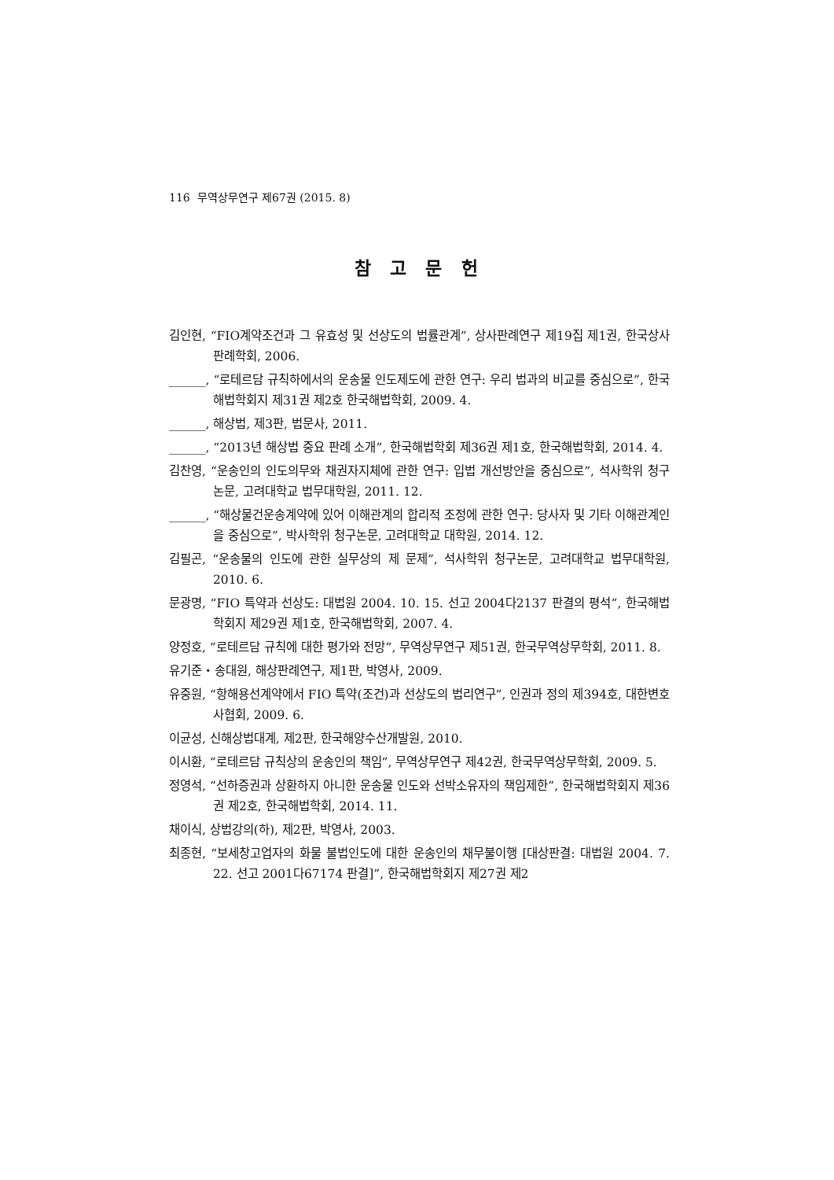116 무역상무연구 제67권 (2015. 8)
참 고 문 헌
김인현, “FIO계약조건과 그 유효성 및 선상도의 법률관계”, 상사판례연구 제19집 제1권, 한국상사판례학회, 2006.
______, “로테르담 규칙하에서의 운송물 인도제도에 관한 연구: 우리 법과의 비교를 중심으로”, 한국해법학회지 제31권 제2호 한국해법학회, 2009. 4.
______, 해상법, 제3판, 법문사, 2011.
______, “2013년 해상법 중요 판례 소개”, 한국해법학회 제36권 제1호, 한국해법학회, 2014. 4.
김찬영, “운송인의 인도의무와 채권자지체에 관한 연구: 입법 개선방안을 중심으로”, 석사학위 청구논문, 고려대학교 법무대학원, 2011. 12.
______, “해상물건운송계약에 있어 이해관계의 합리적 조정에 관한 연구: 당사자 및 기타 이해관계인을 중심으로”, 박사학위 청구논문, 고려대학교 대학원, 2014. 12.
김필곤, “운송물의 인도에 관한 실무상의 제 문제”, 석사학위 청구논문, 고려대학교 법무대학원, 2010. 6.
문광명, “FIO 특약과 선상도: 대법원 2004. 10. 15. 선고 2004다2137 판결의 평석”, 한국해법학회지 제29권 제1호, 한국해법학회, 2007. 4.
양정호, “로테르담 규칙에 대한 평가와 전망”, 무역상무연구 제51권, 한국무역상무학회, 2011. 8.
유기준・송대원, 해상판례연구, 제1판, 박영사, 2009.
유중원, “항해용선계약에서 FIO 특약(조건)과 선상도의 법리연구”, 인권과 정의 제394호, 대한변호사협회, 2009. 6.
이균성, 신해상법대계, 제2판, 한국해양수산개발원, 2010.
이시환, “로테르담 규칙상의 운송인의 책임”, 무역상무연구 제42권, 한국무역상무학회, 2009. 5.
정영석, “선하증권과 상환하지 아니한 운송물 인도와 선박소유자의 책임제한”, 한국해법학회지 제36권 제2호, 한국해법학회, 2014. 11.
채이식, 상법강의(하), 제2판, 박영사, 2003.
최종현, “보세창고업자의 화물 불법인도에 대한 운송인의 채무불이행 [대상판결: 대법원 2004. 7. 22. 선고 2001다67174 판결]”, 한국해법학회지 제27권 제2